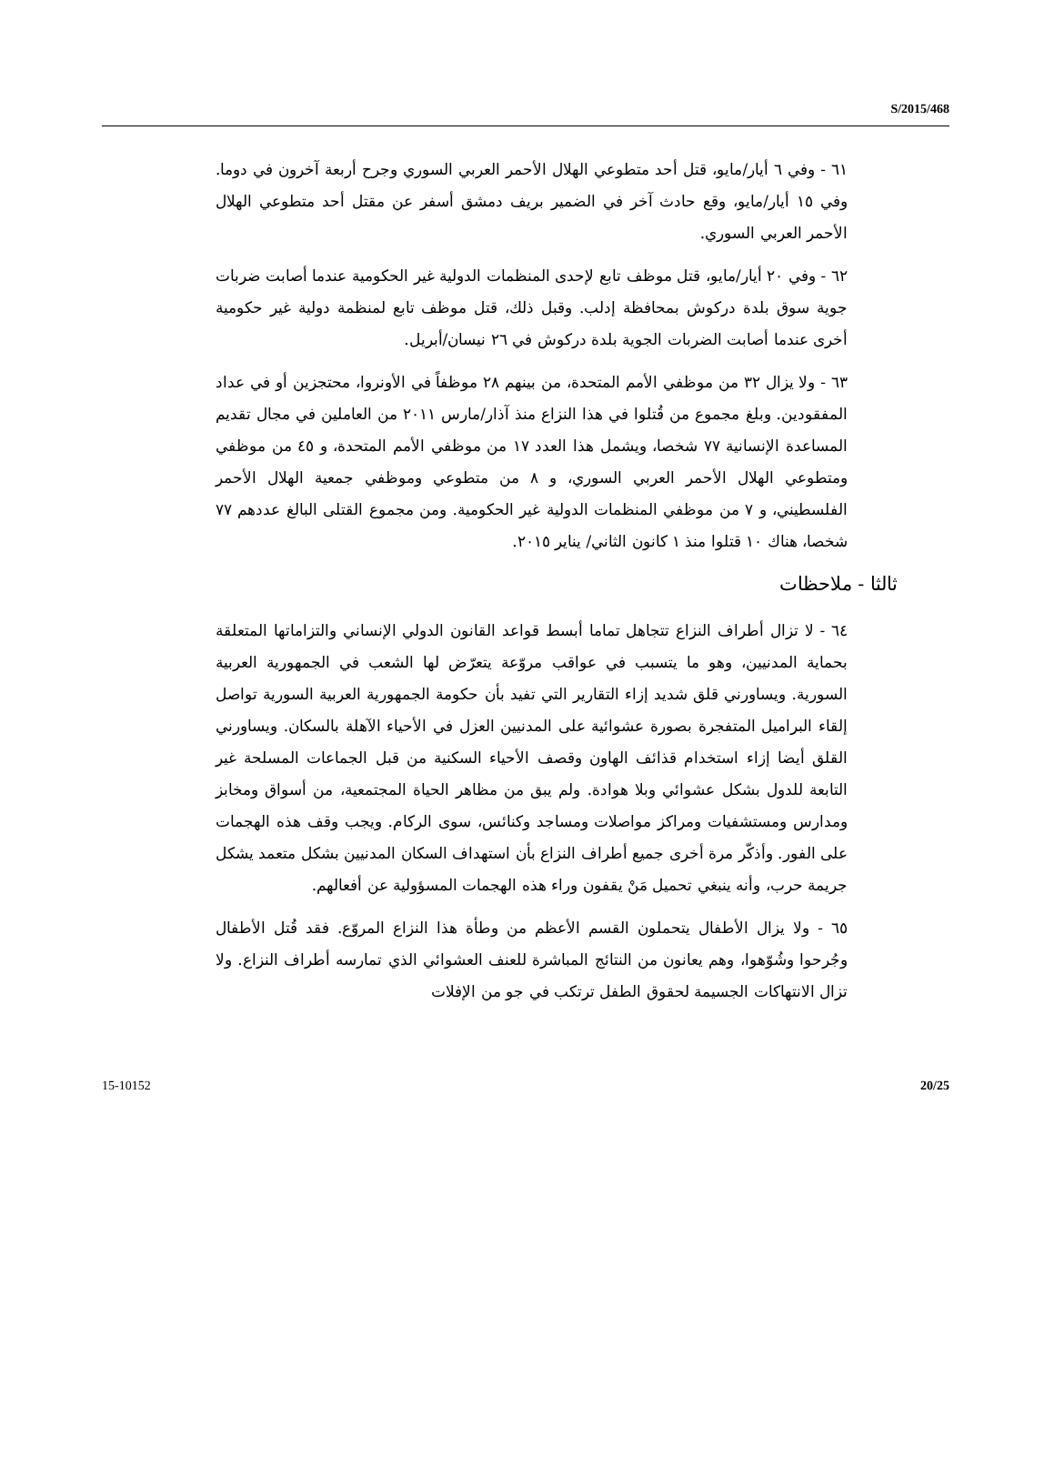S/2015/468
٦١ - وفي ٦ أيار/مايو، قتل أحد متطوعي الهلال الأحمر العربي السوري وجرح أربعة آخرون في دوما. وفي ١٥ أيار/مايو، وقع حادث آخر في الضمير بريف دمشق أسفر عن مقتل أحد متطوعي الهلال الأحمر العربي السوري.
٦٢ - وفي ٢٠ أيار/مايو، قتل موظف تابع لإحدى المنظمات الدولية غير الحكومية عندما أصابت ضربات جوية سوق بلدة دركوش بمحافظة إدلب. وقبل ذلك، قتل موظف تابع لمنظمة دولية غير حكومية أخرى عندما أصابت الضربات الجوية بلدة دركوش في ٢٦ نيسان/أبريل.
٦٣ - ولا يزال ٣٢ من موظفي الأمم المتحدة، من بينهم ٢٨ موظفاً في الأونروا، محتجزين أو في عداد المفقودين. وبلغ مجموع من قُتلوا في هذا النزاع منذ آذار/مارس ٢٠١١ من العاملين في مجال تقديم المساعدة الإنسانية ٧٧ شخصا، ويشمل هذا العدد ١٧ من موظفي الأمم المتحدة، و ٤٥ من موظفي ومتطوعي الهلال الأحمر العربي السوري، و ٨ من متطوعي وموظفي جمعية الهلال الأحمر الفلسطيني، و ٧ من موظفي المنظمات الدولية غير الحكومية. ومن مجموع القتلى البالغ عددهم ٧٧ شخصا، هناك ١٠ قتلوا منذ ١ كانون الثاني/ يناير ٢٠١٥.
ثالثا - ملاحظات
٦٤ - لا تزال أطراف النزاع تتجاهل تماما أبسط قواعد القانون الدولي الإنساني والتزاماتها المتعلقة بحماية المدنيين، وهو ما يتسبب في عواقب مروّعة يتعرّض لها الشعب في الجمهورية العربية السورية. ويساورني قلق شديد إزاء التقارير التي تفيد بأن حكومة الجمهورية العربية السورية تواصل إلقاء البراميل المتفجرة بصورة عشوائية على المدنيين العزل في الأحياء الآهلة بالسكان. ويساورني القلق أيضا إزاء استخدام قذائف الهاون وقصف الأحياء السكنية من قبل الجماعات المسلحة غير التابعة للدول بشكل عشوائي وبلا هوادة. ولم يبق من مظاهر الحياة المجتمعية، من أسواق ومخابز ومدارس ومستشفيات ومراكز مواصلات ومساجد وكنائس، سوى الركام. ويجب وقف هذه الهجمات على الفور. وأذكّر مرة أخرى جميع أطراف النزاع بأن استهداف السكان المدنيين بشكل متعمد يشكل جريمة حرب، وأنه ينبغي تحميل مَنْ يقفون وراء هذه الهجمات المسؤولية عن أفعالهم.
٦٥ - ولا يزال الأطفال يتحملون القسم الأعظم من وطأة هذا النزاع المروّع. فقد قُتل الأطفال وجُرحوا وشُوّهوا، وهم يعانون من النتائج المباشرة للعنف العشوائي الذي تمارسه أطراف النزاع. ولا تزال الانتهاكات الجسيمة لحقوق الطفل ترتكب في جو من الإفلات
15-10152 20/25